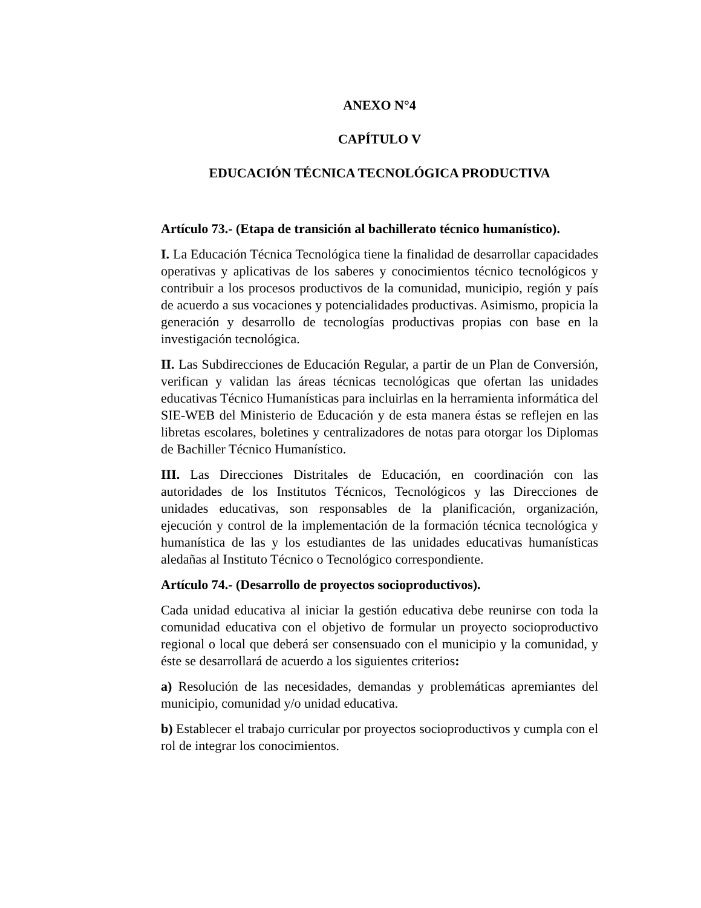ANEXO N°4
CAPÍTULO V
EDUCACIÓN TÉCNICA TECNOLÓGICA PRODUCTIVA
Artículo 73.- (Etapa de transición al bachillerato técnico humanístico).
I. La Educación Técnica Tecnológica tiene la finalidad de desarrollar capacidades operativas y aplicativas de los saberes y conocimientos técnico tecnológicos y contribuir a los procesos productivos de la comunidad, municipio, región y país de acuerdo a sus vocaciones y potencialidades productivas. Asimismo, propicia la generación y desarrollo de tecnologías productivas propias con base en la investigación tecnológica.
II. Las Subdirecciones de Educación Regular, a partir de un Plan de Conversión, verifican y validan las áreas técnicas tecnológicas que ofertan las unidades educativas Técnico Humanísticas para incluirlas en la herramienta informática del SIE-WEB del Ministerio de Educación y de esta manera éstas se reflejen en las libretas escolares, boletines y centralizadores de notas para otorgar los Diplomas de Bachiller Técnico Humanístico.
III. Las Direcciones Distritales de Educación, en coordinación con las autoridades de los Institutos Técnicos, Tecnológicos y las Direcciones de unidades educativas, son responsables de la planificación, organización, ejecución y control de la implementación de la formación técnica tecnológica y humanística de las y los estudiantes de las unidades educativas humanísticas aledañas al Instituto Técnico o Tecnológico correspondiente.
Artículo 74.- (Desarrollo de proyectos socioproductivos).
Cada unidad educativa al iniciar la gestión educativa debe reunirse con toda la comunidad educativa con el objetivo de formular un proyecto socioproductivo regional o local que deberá ser consensuado con el municipio y la comunidad, y éste se desarrollará de acuerdo a los siguientes criterios:
a) Resolución de las necesidades, demandas y problemáticas apremiantes del municipio, comunidad y/o unidad educativa.
b) Establecer el trabajo curricular por proyectos socioproductivos y cumpla con el rol de integrar los conocimientos.